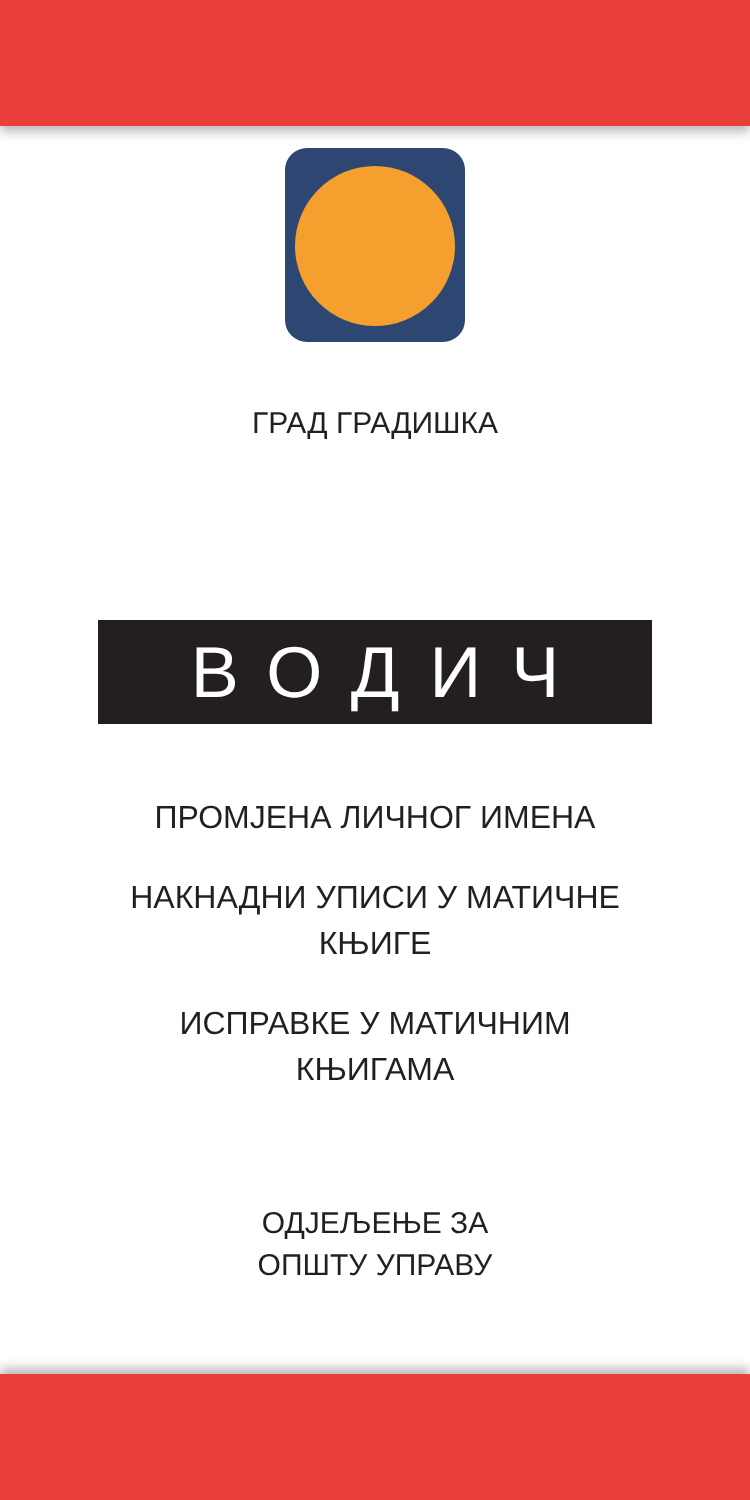ГРАД ГРАДИШКА
ВОДИЧ
ПРОМЈЕНА ЛИЧНОГ ИМЕНА
НАКНАДНИ УПИСИ У МАТИЧНЕ
КЊИГЕ
ИСПРАВКЕ У МАТИЧНИМ
КЊИГАМА
ОДЈЕЉЕЊЕ ЗА
ОПШТУ УПРАВУ